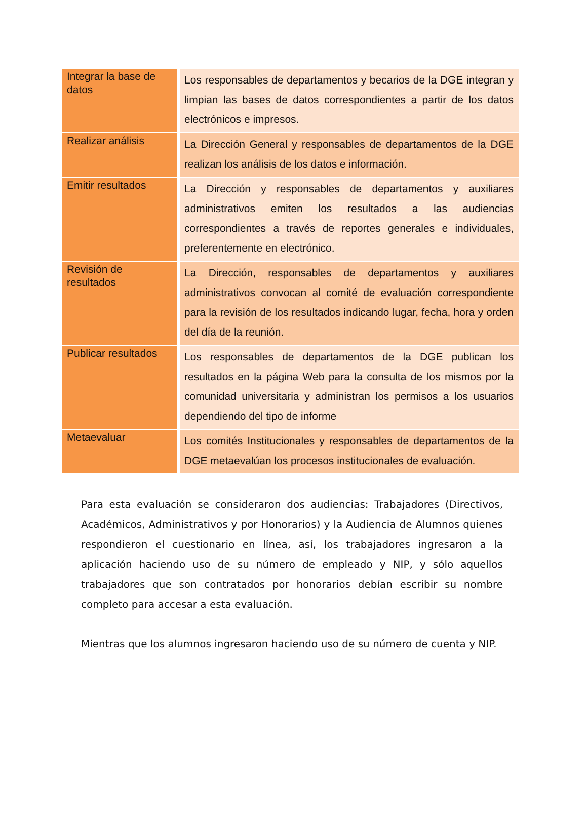| Integrar la base de datos | Los responsables de departamentos y becarios de la DGE integran y limpian las bases de datos correspondientes a partir de los datos electrónicos e impresos. |
| Realizar análisis | La Dirección General y responsables de departamentos de la DGE realizan los análisis de los datos e información. |
| Emitir resultados | La Dirección y responsables de departamentos y auxiliares administrativos emiten los resultados a las audiencias correspondientes a través de reportes generales e individuales, preferentemente en electrónico. |
| Revisión de resultados | La Dirección, responsables de departamentos y auxiliares administrativos convocan al comité de evaluación correspondiente para la revisión de los resultados indicando lugar, fecha, hora y orden del día de la reunión. |
| Publicar resultados | Los responsables de departamentos de la DGE publican los resultados en la página Web para la consulta de los mismos por la comunidad universitaria y administran los permisos a los usuarios dependiendo del tipo de informe |
| Metaevaluar | Los comités Institucionales y responsables de departamentos de la DGE metaevalúan los procesos institucionales de evaluación. |
Para esta evaluación se consideraron dos audiencias: Trabajadores (Directivos, Académicos, Administrativos y por Honorarios) y la Audiencia de Alumnos quienes respondieron el cuestionario en línea, así, los trabajadores ingresaron a la aplicación haciendo uso de su número de empleado y NIP, y sólo aquellos trabajadores que son contratados por honorarios debían escribir su nombre completo para accesar a esta evaluación.
Mientras que los alumnos ingresaron haciendo uso de su número de cuenta y NIP.